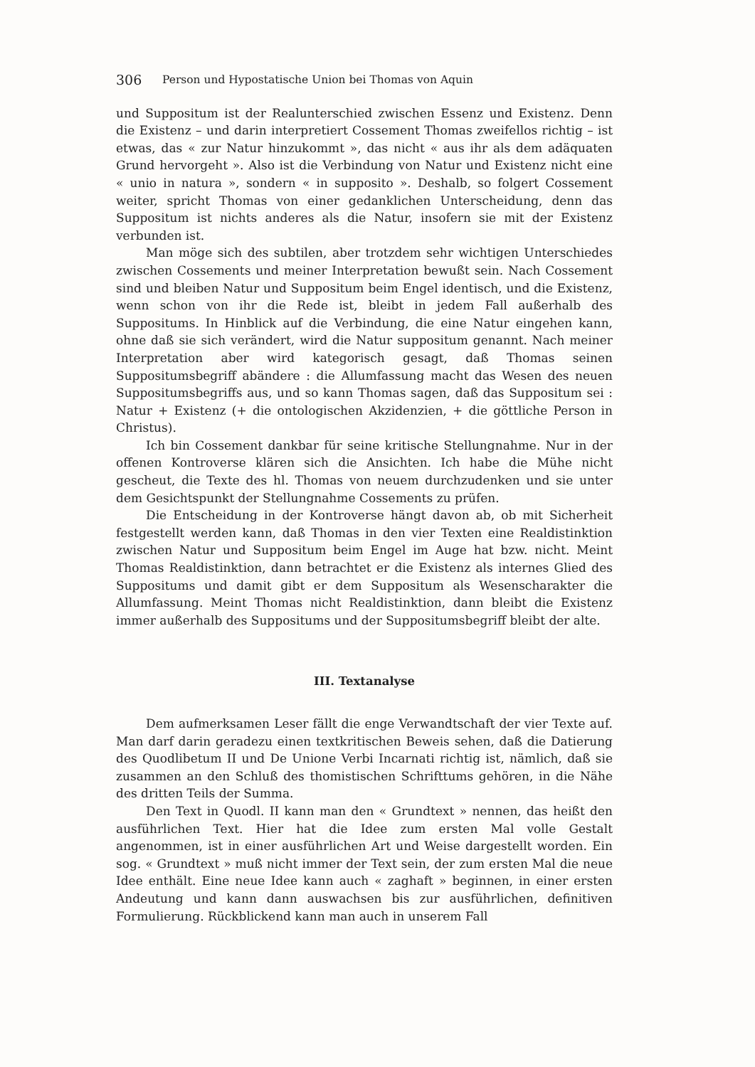306 Person und Hypostatische Union bei Thomas von Aquin
und Suppositum ist der Realunterschied zwischen Essenz und Existenz. Denn die Existenz – und darin interpretiert Cossement Thomas zweifellos richtig – ist etwas, das « zur Natur hinzukommt », das nicht « aus ihr als dem adäquaten Grund hervorgeht ». Also ist die Verbindung von Natur und Existenz nicht eine « unio in natura », sondern « in supposito ». Deshalb, so folgert Cossement weiter, spricht Thomas von einer gedanklichen Unterscheidung, denn das Suppositum ist nichts anderes als die Natur, insofern sie mit der Existenz verbunden ist.
Man möge sich des subtilen, aber trotzdem sehr wichtigen Unterschiedes zwischen Cossements und meiner Interpretation bewußt sein. Nach Cossement sind und bleiben Natur und Suppositum beim Engel identisch, und die Existenz, wenn schon von ihr die Rede ist, bleibt in jedem Fall außerhalb des Suppositums. In Hinblick auf die Verbindung, die eine Natur eingehen kann, ohne daß sie sich verändert, wird die Natur suppositum genannt. Nach meiner Interpretation aber wird kategorisch gesagt, daß Thomas seinen Suppositumsbegriff abändere : die Allumfassung macht das Wesen des neuen Suppositumsbegriffs aus, und so kann Thomas sagen, daß das Suppositum sei : Natur + Existenz (+ die ontologischen Akzidenzien, + die göttliche Person in Christus).
Ich bin Cossement dankbar für seine kritische Stellungnahme. Nur in der offenen Kontroverse klären sich die Ansichten. Ich habe die Mühe nicht gescheut, die Texte des hl. Thomas von neuem durchzudenken und sie unter dem Gesichtspunkt der Stellungnahme Cossements zu prüfen.
Die Entscheidung in der Kontroverse hängt davon ab, ob mit Sicherheit festgestellt werden kann, daß Thomas in den vier Texten eine Realdistinktion zwischen Natur und Suppositum beim Engel im Auge hat bzw. nicht. Meint Thomas Realdistinktion, dann betrachtet er die Existenz als internes Glied des Suppositums und damit gibt er dem Suppositum als Wesenscharakter die Allumfassung. Meint Thomas nicht Realdistinktion, dann bleibt die Existenz immer außerhalb des Suppositums und der Suppositumsbegriff bleibt der alte.
III. Textanalyse
Dem aufmerksamen Leser fällt die enge Verwandtschaft der vier Texte auf. Man darf darin geradezu einen textkritischen Beweis sehen, daß die Datierung des Quodlibetum II und De Unione Verbi Incarnati richtig ist, nämlich, daß sie zusammen an den Schluß des thomistischen Schrifttums gehören, in die Nähe des dritten Teils der Summa.
Den Text in Quodl. II kann man den « Grundtext » nennen, das heißt den ausführlichen Text. Hier hat die Idee zum ersten Mal volle Gestalt angenommen, ist in einer ausführlichen Art und Weise dargestellt worden. Ein sog. « Grundtext » muß nicht immer der Text sein, der zum ersten Mal die neue Idee enthält. Eine neue Idee kann auch « zaghaft » beginnen, in einer ersten Andeutung und kann dann auswachsen bis zur ausführlichen, definitiven Formulierung. Rückblickend kann man auch in unserem Fall